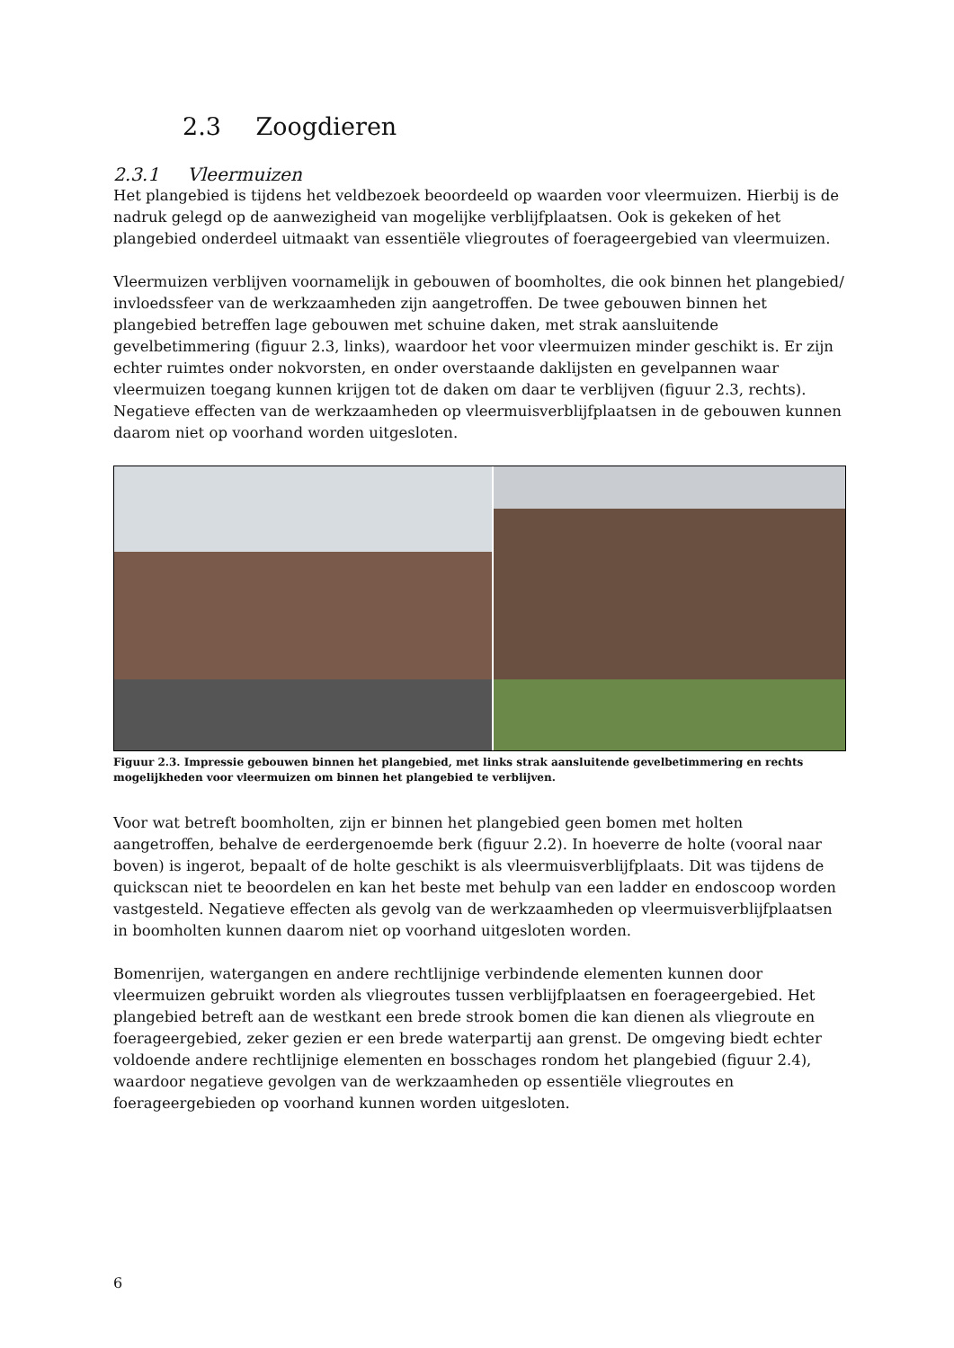2.3 Zoogdieren
2.3.1 Vleermuizen
Het plangebied is tijdens het veldbezoek beoordeeld op waarden voor vleermuizen. Hierbij is de nadruk gelegd op de aanwezigheid van mogelijke verblijfplaatsen. Ook is gekeken of het plangebied onderdeel uitmaakt van essentiële vliegroutes of foerageergebied van vleermuizen.
Vleermuizen verblijven voornamelijk in gebouwen of boomholtes, die ook binnen het plangebied/ invloedssfeer van de werkzaamheden zijn aangetroffen. De twee gebouwen binnen het plangebied betreffen lage gebouwen met schuine daken, met strak aansluitende gevelbetimmering (figuur 2.3, links), waardoor het voor vleermuizen minder geschikt is. Er zijn echter ruimtes onder nokvorsten, en onder overstaande daklijsten en gevelpannen waar vleermuizen toegang kunnen krijgen tot de daken om daar te verblijven (figuur 2.3, rechts). Negatieve effecten van de werkzaamheden op vleermuisverblijfplaatsen in de gebouwen kunnen daarom niet op voorhand worden uitgesloten.
Figuur 2.3. Impressie gebouwen binnen het plangebied, met links strak aansluitende gevelbetimmering en rechts mogelijkheden voor vleermuizen om binnen het plangebied te verblijven.
Voor wat betreft boomholten, zijn er binnen het plangebied geen bomen met holten aangetroffen, behalve de eerdergenoemde berk (figuur 2.2). In hoeverre de holte (vooral naar boven) is ingerot, bepaalt of de holte geschikt is als vleermuisverblijfplaats. Dit was tijdens de quickscan niet te beoordelen en kan het beste met behulp van een ladder en endoscoop worden vastgesteld. Negatieve effecten als gevolg van de werkzaamheden op vleermuisverblijfplaatsen in boomholten kunnen daarom niet op voorhand uitgesloten worden.
Bomenrijen, watergangen en andere rechtlijnige verbindende elementen kunnen door vleermuizen gebruikt worden als vliegroutes tussen verblijfplaatsen en foerageergebied. Het plangebied betreft aan de westkant een brede strook bomen die kan dienen als vliegroute en foerageergebied, zeker gezien er een brede waterpartij aan grenst. De omgeving biedt echter voldoende andere rechtlijnige elementen en bosschages rondom het plangebied (figuur 2.4), waardoor negatieve gevolgen van de werkzaamheden op essentiële vliegroutes en foerageergebieden op voorhand kunnen worden uitgesloten.
6